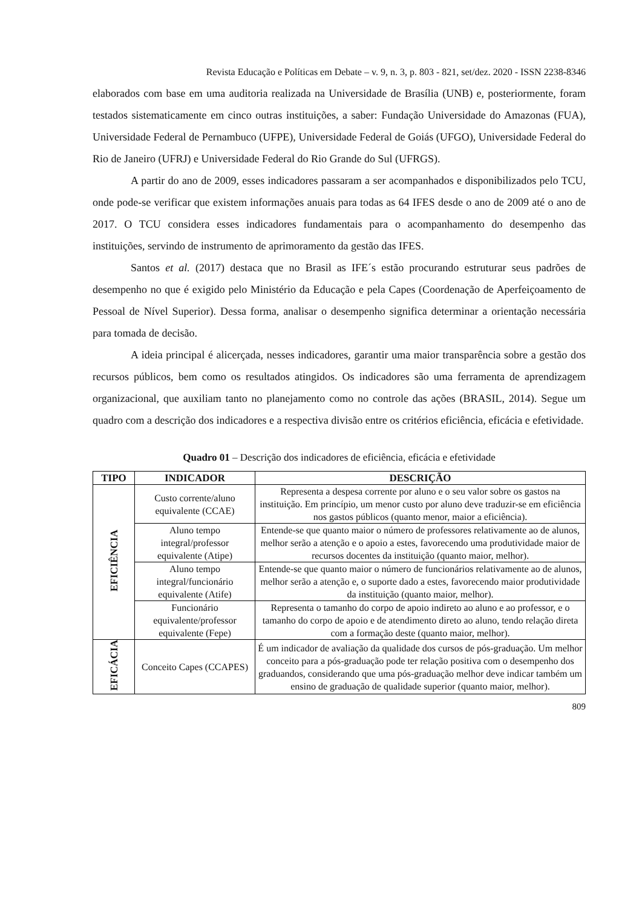Revista Educação e Políticas em Debate – v. 9, n. 3, p. 803 - 821, set/dez. 2020 - ISSN 2238-8346
elaborados com base em uma auditoria realizada na Universidade de Brasília (UNB) e, posteriormente, foram testados sistematicamente em cinco outras instituições, a saber: Fundação Universidade do Amazonas (FUA), Universidade Federal de Pernambuco (UFPE), Universidade Federal de Goiás (UFGO), Universidade Federal do Rio de Janeiro (UFRJ) e Universidade Federal do Rio Grande do Sul (UFRGS).
A partir do ano de 2009, esses indicadores passaram a ser acompanhados e disponibilizados pelo TCU, onde pode-se verificar que existem informações anuais para todas as 64 IFES desde o ano de 2009 até o ano de 2017. O TCU considera esses indicadores fundamentais para o acompanhamento do desempenho das instituições, servindo de instrumento de aprimoramento da gestão das IFES.
Santos et al. (2017) destaca que no Brasil as IFE´s estão procurando estruturar seus padrões de desempenho no que é exigido pelo Ministério da Educação e pela Capes (Coordenação de Aperfeiçoamento de Pessoal de Nível Superior). Dessa forma, analisar o desempenho significa determinar a orientação necessária para tomada de decisão.
A ideia principal é alicerçada, nesses indicadores, garantir uma maior transparência sobre a gestão dos recursos públicos, bem como os resultados atingidos. Os indicadores são uma ferramenta de aprendizagem organizacional, que auxiliam tanto no planejamento como no controle das ações (BRASIL, 2014). Segue um quadro com a descrição dos indicadores e a respectiva divisão entre os critérios eficiência, eficácia e efetividade.
Quadro 01 – Descrição dos indicadores de eficiência, eficácia e efetividade
| TIPO | INDICADOR | DESCRIÇÃO |
| --- | --- | --- |
| EFICIÊNCIA | Custo corrente/aluno equivalente (CCAE) | Representa a despesa corrente por aluno e o seu valor sobre os gastos na instituição. Em princípio, um menor custo por aluno deve traduzir-se em eficiência nos gastos públicos (quanto menor, maior a eficiência). |
| | Aluno tempo integral/professor equivalente (Atipe) | Entende-se que quanto maior o número de professores relativamente ao de alunos, melhor serão a atenção e o apoio a estes, favorecendo uma produtividade maior de recursos docentes da instituição (quanto maior, melhor). |
| | Aluno tempo integral/funcionário equivalente (Atife) | Entende-se que quanto maior o número de funcionários relativamente ao de alunos, melhor serão a atenção e, o suporte dado a estes, favorecendo maior produtividade da instituição (quanto maior, melhor). |
| | Funcionário equivalente/professor equivalente (Fepe) | Representa o tamanho do corpo de apoio indireto ao aluno e ao professor, e o tamanho do corpo de apoio e de atendimento direto ao aluno, tendo relação direta com a formação deste (quanto maior, melhor). |
| EFICÁCIA | Conceito Capes (CCAPES) | É um indicador de avaliação da qualidade dos cursos de pós-graduação. Um melhor conceito para a pós-graduação pode ter relação positiva com o desempenho dos graduandos, considerando que uma pós-graduação melhor deve indicar também um ensino de graduação de qualidade superior (quanto maior, melhor). |
809